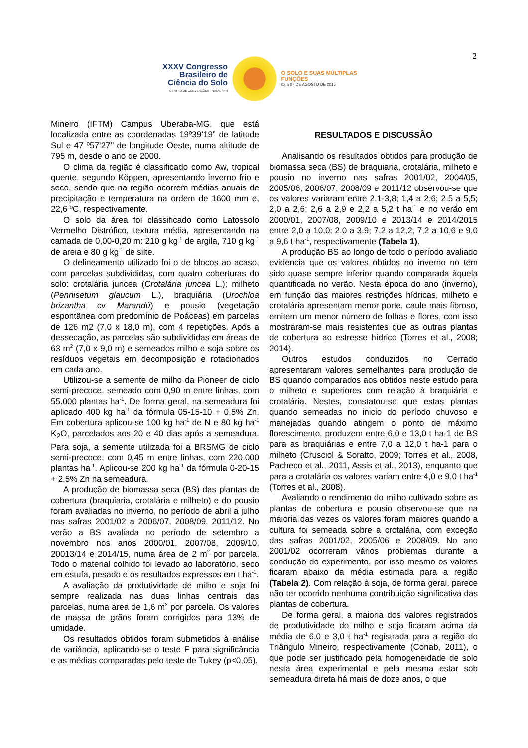2
XXXV Congresso Brasileiro de Ciência do Solo
CENTRO DE CONVENÇÕES - NATAL / RN
O SOLO E SUAS MÚLTIPLAS FUNÇÕES
02 a 07 DE AGOSTO DE 2015
Mineiro (IFTM) Campus Uberaba-MG, que está localizada entre as coordenadas 19º39’19” de latitude Sul e 47 º57’27’’ de longitude Oeste, numa altitude de 795 m, desde o ano de 2000.
O clima da região é classificado como Aw, tropical quente, segundo Köppen, apresentando inverno frio e seco, sendo que na região ocorrem médias anuais de precipitação e temperatura na ordem de 1600 mm e, 22,6 ºC, respectivamente.
O solo da área foi classificado como Latossolo Vermelho Distrófico, textura média, apresentando na camada de 0,00-0,20 m: 210 g kg<sup>-1</sup> de argila, 710 g kg<sup>-1</sup> de areia e 80 g kg<sup>-1</sup> de silte.
O delineamento utilizado foi o de blocos ao acaso, com parcelas subdivididas, com quatro coberturas do solo: crotalária juncea (Crotalária juncea L.); milheto (Pennisetum glaucum L.), braquiária (Urochloa brizantha cv Marandú) e pousio (vegetação espontânea com predomínio de Poáceas) em parcelas de 126 m2 (7,0 x 18,0 m), com 4 repetições. Após a dessecação, as parcelas são subdivididas em áreas de 63 m<sup>2</sup> (7,0 x 9,0 m) e semeados milho e soja sobre os resíduos vegetais em decomposição e rotacionados em cada ano.
Utilizou-se a semente de milho da Pioneer de ciclo semi-precoce, semeado com 0,90 m entre linhas, com 55.000 plantas ha<sup>-1</sup>. De forma geral, na semeadura foi aplicado 400 kg ha<sup>-1</sup> da fórmula 05-15-10 + 0,5% Zn. Em cobertura aplicou-se 100 kg ha<sup>-1</sup> de N e 80 kg ha<sup>-1</sup> K<sub>2</sub>O, parcelados aos 20 e 40 dias após a semeadura. Para soja, a semente utilizada foi a BRSMG de ciclo semi-precoce, com 0,45 m entre linhas, com 220.000 plantas ha<sup>-1</sup>. Aplicou-se 200 kg ha<sup>-1</sup> da fórmula 0-20-15 + 2,5% Zn na semeadura.
A produção de biomassa seca (BS) das plantas de cobertura (braquiaria, crotalária e milheto) e do pousio foram avaliadas no inverno, no período de abril a julho nas safras 2001/02 a 2006/07, 2008/09, 2011/12. No verão a BS avaliada no período de setembro a novembro nos anos 2000/01, 2007/08, 2009/10, 20013/14 e 2014/15, numa área de 2 m<sup>2</sup> por parcela. Todo o material colhido foi levado ao laboratório, seco em estufa, pesado e os resultados expressos em t ha<sup>-1</sup>.
A avaliação da produtividade de milho e soja foi sempre realizada nas duas linhas centrais das parcelas, numa área de 1,6 m<sup>2</sup> por parcela. Os valores de massa de grãos foram corrigidos para 13% de umidade.
Os resultados obtidos foram submetidos à análise de variância, aplicando-se o teste F para significância e as médias comparadas pelo teste de Tukey (p<0,05).
RESULTADOS E DISCUSSÃO
Analisando os resultados obtidos para produção de biomassa seca (BS) de braquiaria, crotalária, milheto e pousio no inverno nas safras 2001/02, 2004/05, 2005/06, 2006/07, 2008/09 e 2011/12 observou-se que os valores variaram entre 2,1-3,8; 1,4 a 2,6; 2,5 a 5,5; 2,0 a 2,6; 2,6 a 2,9 e 2,2 a 5,2 t ha<sup>-1</sup> e no verão em 2000/01, 2007/08, 2009/10 e 2013/14 e 2014/2015 entre 2,0 a 10,0; 2,0 a 3,9; 7,2 a 12,2, 7,2 a 10,6 e 9,0 a 9,6 t ha<sup>-1</sup>, respectivamente (Tabela 1).
A produção BS ao longo de todo o período avaliado evidencia que os valores obtidos no inverno no tem sido quase sempre inferior quando comparada àquela quantificada no verão. Nesta época do ano (inverno), em função das maiores restrições hídricas, milheto e crotalária apresentam menor porte, caule mais fibroso, emitem um menor número de folhas e flores, com isso mostraram-se mais resistentes que as outras plantas de cobertura ao estresse hídrico (Torres et al., 2008; 2014).
Outros estudos conduzidos no Cerrado apresentaram valores semelhantes para produção de BS quando comparados aos obtidos neste estudo para o milheto e superiores com relação à braquiária e crotalária. Nestes, constatou-se que estas plantas quando semeadas no inicio do período chuvoso e manejadas quando atingem o ponto de máximo florescimento, produzem entre 6,0 e 13,0 t ha-1 de BS para as braquiárias e entre 7,0 a 12,0 t ha-1 para o milheto (Crusciol & Soratto, 2009; Torres et al., 2008, Pacheco et al., 2011, Assis et al., 2013), enquanto que para a crotalária os valores variam entre 4,0 e 9,0 t ha<sup>-1</sup> (Torres et al., 2008).
Avaliando o rendimento do milho cultivado sobre as plantas de cobertura e pousio observou-se que na maioria das vezes os valores foram maiores quando a cultura foi semeada sobre a crotalária, com exceção das safras 2001/02, 2005/06 e 2008/09. No ano 2001/02 ocorreram vários problemas durante a condução do experimento, por isso mesmo os valores ficaram abaixo da média estimada para a região (Tabela 2). Com relação à soja, de forma geral, parece não ter ocorrido nenhuma contribuição significativa das plantas de cobertura.
De forma geral, a maioria dos valores registrados de produtividade do milho e soja ficaram acima da média de 6,0 e 3,0 t ha<sup>-1</sup> registrada para a região do Triângulo Mineiro, respectivamente (Conab, 2011), o que pode ser justificado pela homogeneidade de solo nesta área experimental e pela mesma estar sob semeadura direta há mais de doze anos, o que